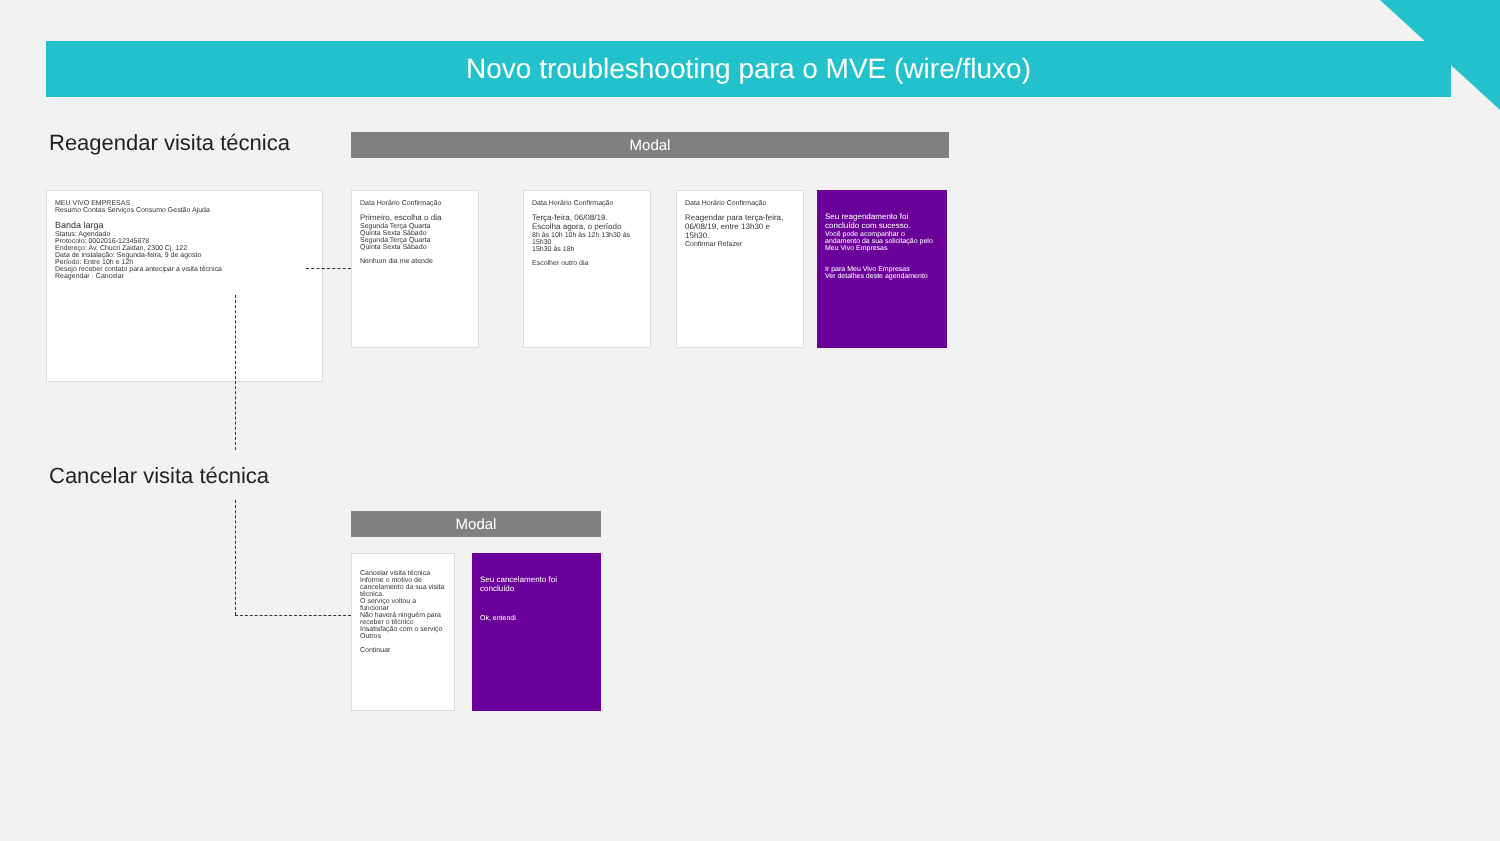Novo troubleshooting para o MVE (wire/fluxo)
Reagendar visita técnica Modal
MEU VIVO EMPRESAS
Resumo Contas Serviços Consumo Gestão Ajuda
Banda larga
Status: Agendado
Protocolo: 0002016-12345678
Endereço: Av. Chucri Zaidan, 2300 Cj. 122
Data de instalação: Segunda-feira, 9 de agosto
Período: Entre 10h e 12h
Desejo receber contato para antecipar a visita técnica
Reagendar · Cancelar
Data Horário Confirmação
Primeiro, escolha o dia
Segunda Terça Quarta
Quinta Sexta Sábado
Segunda Terça Quarta
Quinta Sexta Sábado
Nenhum dia me atende
Data Horário Confirmação
Terça-feira, 06/08/19.
Escolha agora, o período
8h às 10h 10h às 12h 13h30 às 15h30
15h30 às 18h
Escolher outro dia
Data Horário Confirmação
Reagendar para terça-feira, 06/08/19, entre 13h30 e 15h30.
Confirmar Refazer
Seu reagendamento foi concluído com sucesso.
Você pode acompanhar o andamento da sua solicitação pelo Meu Vivo Empresas
Ir para Meu Vivo Empresas
Ver detalhes deste agendamento
Cancelar visita técnica
Modal
Cancelar visita técnica
Informe o motivo de cancelamento da sua visita técnica.
O serviço voltou a funcionar
Não haverá ninguém para receber o técnico
Insatisfação com o serviço
Outros
Continuar
Seu cancelamento foi concluído
Ok, entendi